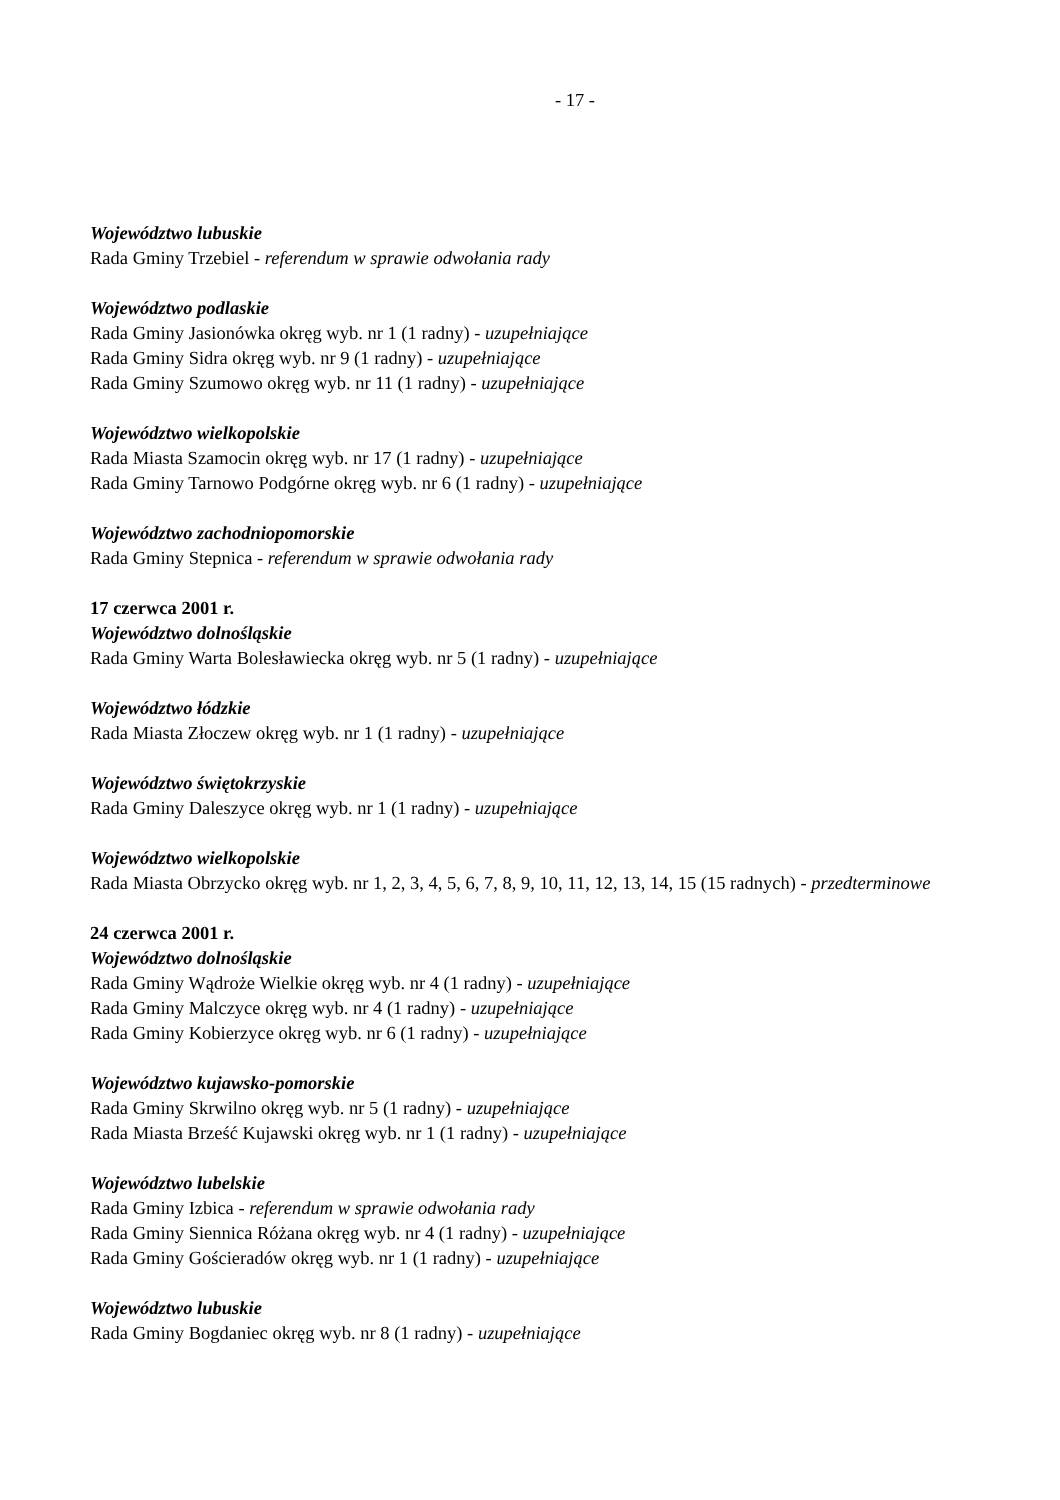- 17 -
Województwo lubuskie
Rada Gminy Trzebiel - referendum w sprawie odwołania rady
Województwo podlaskie
Rada Gminy Jasionówka okręg wyb. nr 1 (1 radny) - uzupełniające
Rada Gminy Sidra okręg wyb. nr 9 (1 radny) - uzupełniające
Rada Gminy Szumowo okręg wyb. nr 11 (1 radny) - uzupełniające
Województwo wielkopolskie
Rada Miasta Szamocin okręg wyb. nr 17 (1 radny) - uzupełniające
Rada Gminy Tarnowo Podgórne okręg wyb. nr 6 (1 radny) - uzupełniające
Województwo zachodniopomorskie
Rada Gminy Stepnica - referendum w sprawie odwołania rady
17 czerwca 2001 r.
Województwo dolnośląskie
Rada Gminy Warta Bolesławiecka okręg wyb. nr 5 (1 radny) - uzupełniające
Województwo łódzkie
Rada Miasta Złoczew okręg wyb. nr 1 (1 radny) - uzupełniające
Województwo świętokrzyskie
Rada Gminy Daleszyce okręg wyb. nr 1 (1 radny) - uzupełniające
Województwo wielkopolskie
Rada Miasta Obrzycko okręg wyb. nr 1, 2, 3, 4, 5, 6, 7, 8, 9, 10, 11, 12, 13, 14, 15 (15 radnych) - przedterminowe
24 czerwca 2001 r.
Województwo dolnośląskie
Rada Gminy Wądroże Wielkie okręg wyb. nr 4 (1 radny) - uzupełniające
Rada Gminy Malczyce okręg wyb. nr 4 (1 radny) - uzupełniające
Rada Gminy Kobierzyce okręg wyb. nr 6 (1 radny) - uzupełniające
Województwo kujawsko-pomorskie
Rada Gminy Skrwilno okręg wyb. nr 5 (1 radny) - uzupełniające
Rada Miasta Brześć Kujawski okręg wyb. nr 1 (1 radny) - uzupełniające
Województwo lubelskie
Rada Gminy Izbica - referendum w sprawie odwołania rady
Rada Gminy Siennica Różana okręg wyb. nr 4 (1 radny) - uzupełniające
Rada Gminy Gościeradów okręg wyb. nr 1 (1 radny) - uzupełniające
Województwo lubuskie
Rada Gminy Bogdaniec okręg wyb. nr 8 (1 radny) - uzupełniające